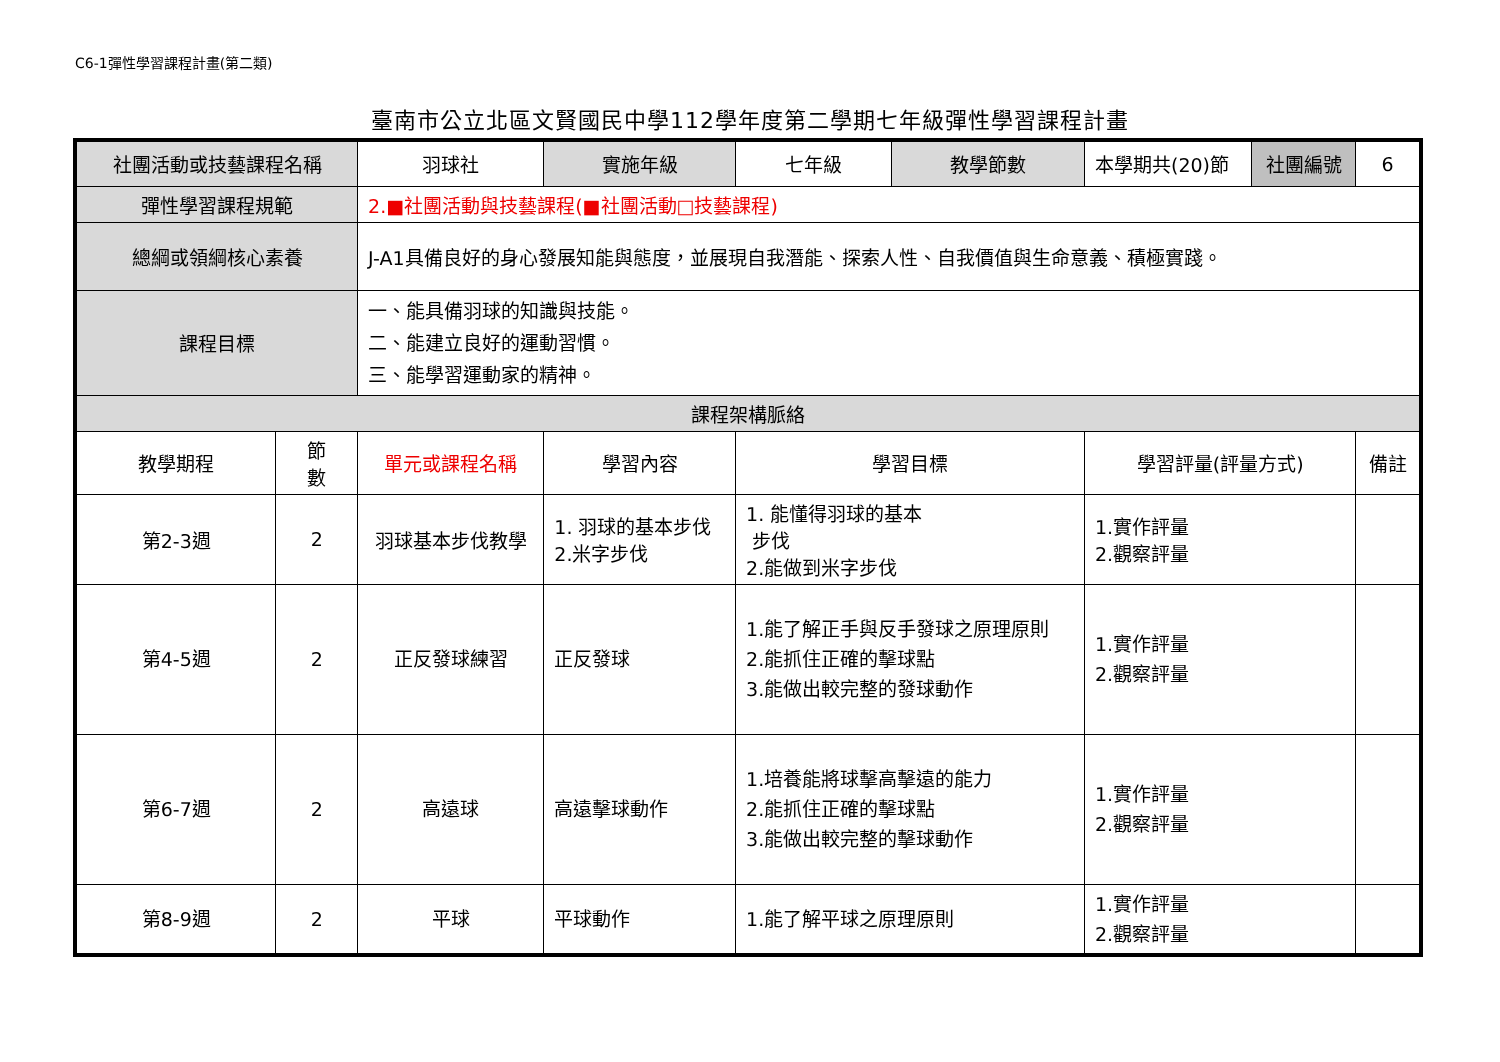C6-1彈性學習課程計畫(第二類)
臺南市公立北區文賢國民中學112學年度第二學期七年級彈性學習課程計畫
| 社團活動或技藝課程名稱 | | 羽球社 | | 實施年級 | 七年級 | 教學節數 | 本學期共(20)節 | 社團編號 | 6 |
| 彈性學習課程規範 | | 2.■社團活動與技藝課程(■社團活動□技藝課程) | | | | | | | |
| 總綱或領綱核心素養 | | J-A1具備良好的身心發展知能與態度，並展現自我潛能、探索人性、自我價值與生命意義、積極實踐。 | | | | | | | |
| 課程目標 | | 一、能具備羽球的知識與技能。 二、能建立良好的運動習慣。 三、能學習運動家的精神。 | | | | | | | |
| 課程架構脈絡 | | | | | | | | | |
| 教學期程 | 節 數 | 單元或課程名稱 | 學習內容 | | 學習目標 | | 學習評量(評量方式) | | 備註 |
| 第2-3週 | 2 | 羽球基本步伐教學 | 1. 羽球的基本步伐 2.米字步伐 | | 1. 能懂得羽球的基本 步伐 2.能做到米字步伐 | | 1.實作評量 2.觀察評量 | | |
| 第4-5週 | 2 | 正反發球練習 | 正反發球 | | 1.能了解正手與反手發球之原理原則 2.能抓住正確的擊球點 3.能做出較完整的發球動作 | | 1.實作評量 2.觀察評量 | | |
| 第6-7週 | 2 | 高遠球 | 高遠擊球動作 | | 1.培養能將球擊高擊遠的能力 2.能抓住正確的擊球點 3.能做出較完整的擊球動作 | | 1.實作評量 2.觀察評量 | | |
| 第8-9週 | 2 | 平球 | 平球動作 | | 1.能了解平球之原理原則 | | 1.實作評量 2.觀察評量 | | |